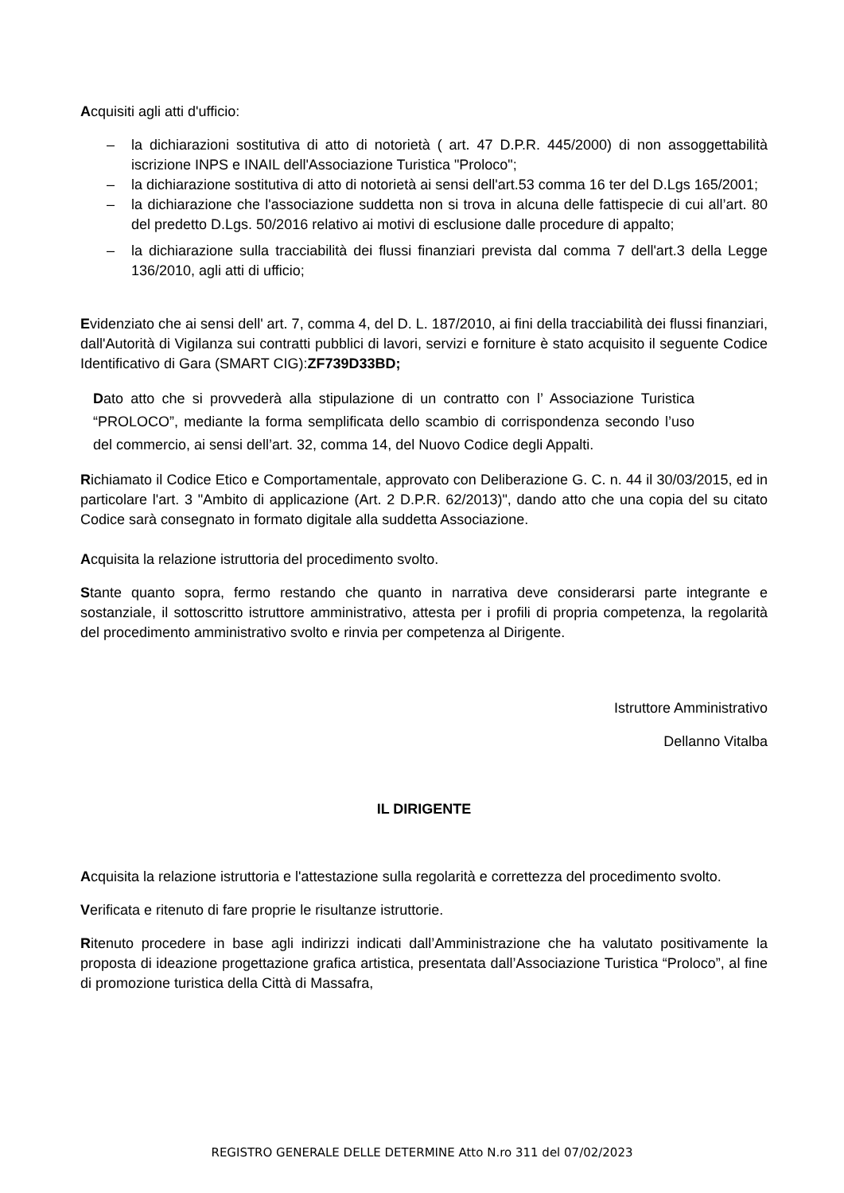Acquisiti agli atti d'ufficio:
– la dichiarazioni sostitutiva di atto di notorietà ( art. 47 D.P.R. 445/2000) di non assoggettabilità iscrizione INPS e INAIL dell'Associazione Turistica "Proloco";
– la dichiarazione sostitutiva di atto di notorietà ai sensi dell'art.53 comma 16 ter del D.Lgs 165/2001;
– la dichiarazione che l'associazione suddetta non si trova in alcuna delle fattispecie di cui all’art. 80 del predetto D.Lgs. 50/2016 relativo ai motivi di esclusione dalle procedure di appalto;
– la dichiarazione sulla tracciabilità dei flussi finanziari prevista dal comma 7 dell'art.3 della Legge 136/2010, agli atti di ufficio;
Evidenziato che ai sensi dell' art. 7, comma 4, del D. L. 187/2010, ai fini della tracciabilità dei flussi finanziari, dall'Autorità di Vigilanza sui contratti pubblici di lavori, servizi e forniture è stato acquisito il seguente Codice Identificativo di Gara (SMART CIG):ZF739D33BD;
Dato atto che si provvederà alla stipulazione di un contratto con l’ Associazione Turistica “PROLOCO”, mediante la forma semplificata dello scambio di corrispondenza secondo l’uso del commercio, ai sensi dell’art. 32, comma 14, del Nuovo Codice degli Appalti.
Richiamato il Codice Etico e Comportamentale, approvato con Deliberazione G. C. n. 44 il 30/03/2015, ed in particolare l'art. 3 "Ambito di applicazione (Art. 2 D.P.R. 62/2013)", dando atto che una copia del su citato Codice sarà consegnato in formato digitale alla suddetta Associazione.
Acquisita la relazione istruttoria del procedimento svolto.
Stante quanto sopra, fermo restando che quanto in narrativa deve considerarsi parte integrante e sostanziale, il sottoscritto istruttore amministrativo, attesta per i profili di propria competenza, la regolarità del procedimento amministrativo svolto e rinvia per competenza al Dirigente.
Istruttore Amministrativo
Dellanno Vitalba
IL DIRIGENTE
Acquisita la relazione istruttoria e l'attestazione sulla regolarità e correttezza del procedimento svolto.
Verificata e ritenuto di fare proprie le risultanze istruttorie.
Ritenuto procedere in base agli indirizzi indicati dall’Amministrazione che ha valutato positivamente la proposta di ideazione progettazione grafica artistica, presentata dall’Associazione Turistica “Proloco”, al fine di promozione turistica della Città di Massafra,
REGISTRO GENERALE DELLE DETERMINE Atto N.ro 311 del 07/02/2023